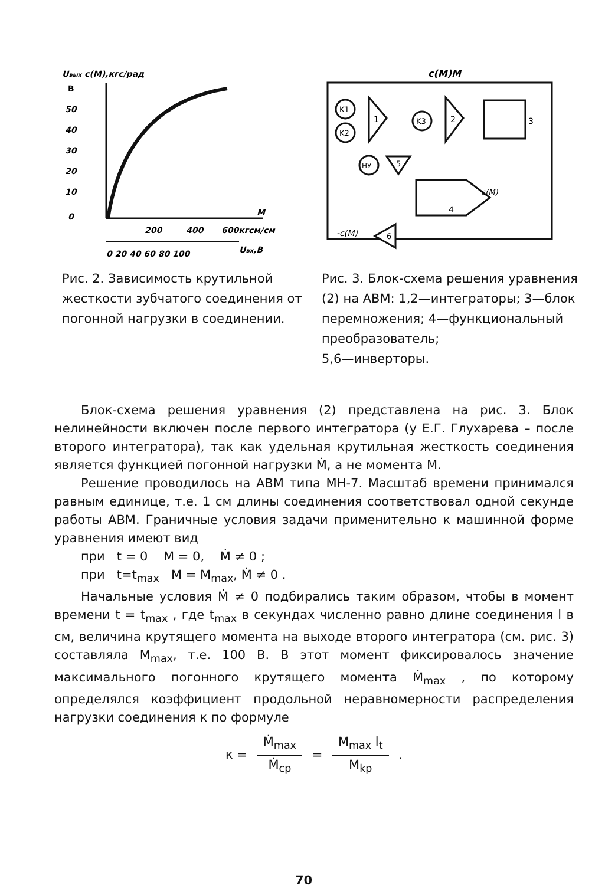Uвых c(M),кгс/рад
В
50
40
30
20
10
0
200
400
600кгсм/см
M
0 20 40 60 80 100
Uвх,В
Рис. 2. Зависимость крутильной жесткости зубчатого соединения от погонной нагрузки в соединении.
c(M)M
K1
K2
1
K3
2
3
5
НУ
4
c(M)
-c(M)
6
Рис. 3. Блок-схема решения уравнения (2) на АВМ: 1,2—интеграторы; 3—блок перемножения; 4—функциональный преобразователь;
5,6—инверторы.
Блок-схема решения уравнения (2) представлена на рис. 3. Блок нелинейности включен после первого интегратора (у Е.Г. Глухарева – после второго интегратора), так как удельная крутильная жесткость соединения является функцией погонной нагрузки Ṁ, а не момента М.
Решение проводилось на АВМ типа МН-7. Масштаб времени принимался равным единице, т.е. 1 см длины соединения соответствовал одной секунде работы АВМ. Граничные условия задачи применительно к машинной форме уравнения имеют вид
при t = 0 M = 0, Ṁ ≠ 0 ;
при t=t<sub>max</sub> M = M<sub>max</sub>, Ṁ ≠ 0 .
Начальные условия Ṁ ≠ 0 подбирались таким образом, чтобы в момент времени t = t<sub>max</sub> , где t<sub>max</sub> в секундах численно равно длине соединения l в см, величина крутящего момента на выходе второго интегратора (см. рис. 3) составляла M<sub>max</sub>, т.е. 100 В. В этот момент фиксировалось значение максимального погонного крутящего момента Ṁ<sub>max</sub> , по которому определялся коэффициент продольной неравномерности распределения нагрузки соединения к по формуле
к = Ṁ<sub>max</sub> Ṁ<sub>ср</sub> = M<sub>max</sub> l<sub>t</sub> M<sub>kp</sub> .
70